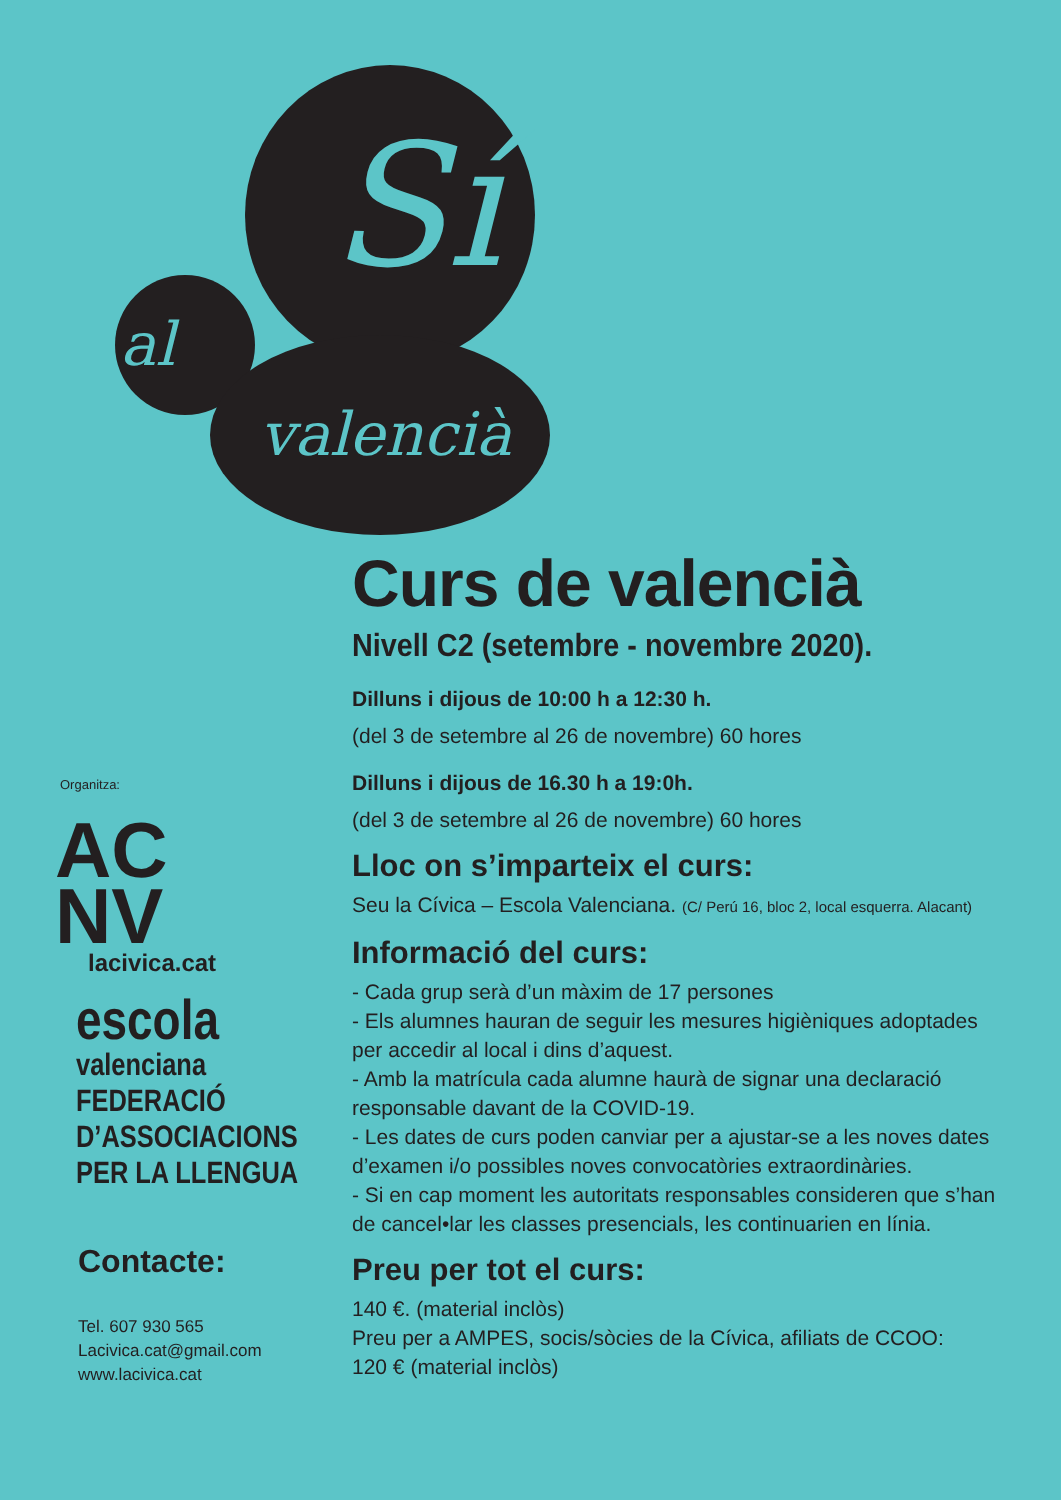Sí
al
valencià
Organitza:
AC
NV
lacivica.cat
escola
valenciana
FEDERACIÓ
D’ASSOCIACIONS
PER LA LLENGUA
Contacte:
Tel. 607 930 565
Lacivica.cat@gmail.com
www.lacivica.cat
Curs de valencià
Nivell C2 (setembre - novembre 2020).
Dilluns i dijous de 10:00 h a 12:30 h.
(del 3 de setembre al 26 de novembre) 60 hores
Dilluns i dijous de 16.30 h a 19:0h.
(del 3 de setembre al 26 de novembre) 60 hores
Lloc on s’imparteix el curs:
Seu la Cívica – Escola Valenciana. (C/ Perú 16, bloc 2, local esquerra. Alacant)
Informació del curs:
- Cada grup serà d’un màxim de 17 persones
- Els alumnes hauran de seguir les mesures higièniques adoptades per accedir al local i dins d’aquest.
- Amb la matrícula cada alumne haurà de signar una declaració responsable davant de la COVID-19.
- Les dates de curs poden canviar per a ajustar-se a les noves dates d’examen i/o possibles noves convocatòries extraordinàries.
- Si en cap moment les autoritats responsables consideren que s’han de cancel•lar les classes presencials, les continuarien en línia.
Preu per tot el curs:
140 €. (material inclòs)
Preu per a AMPES, socis/sòcies de la Cívica, afiliats de CCOO:
120 € (material inclòs)